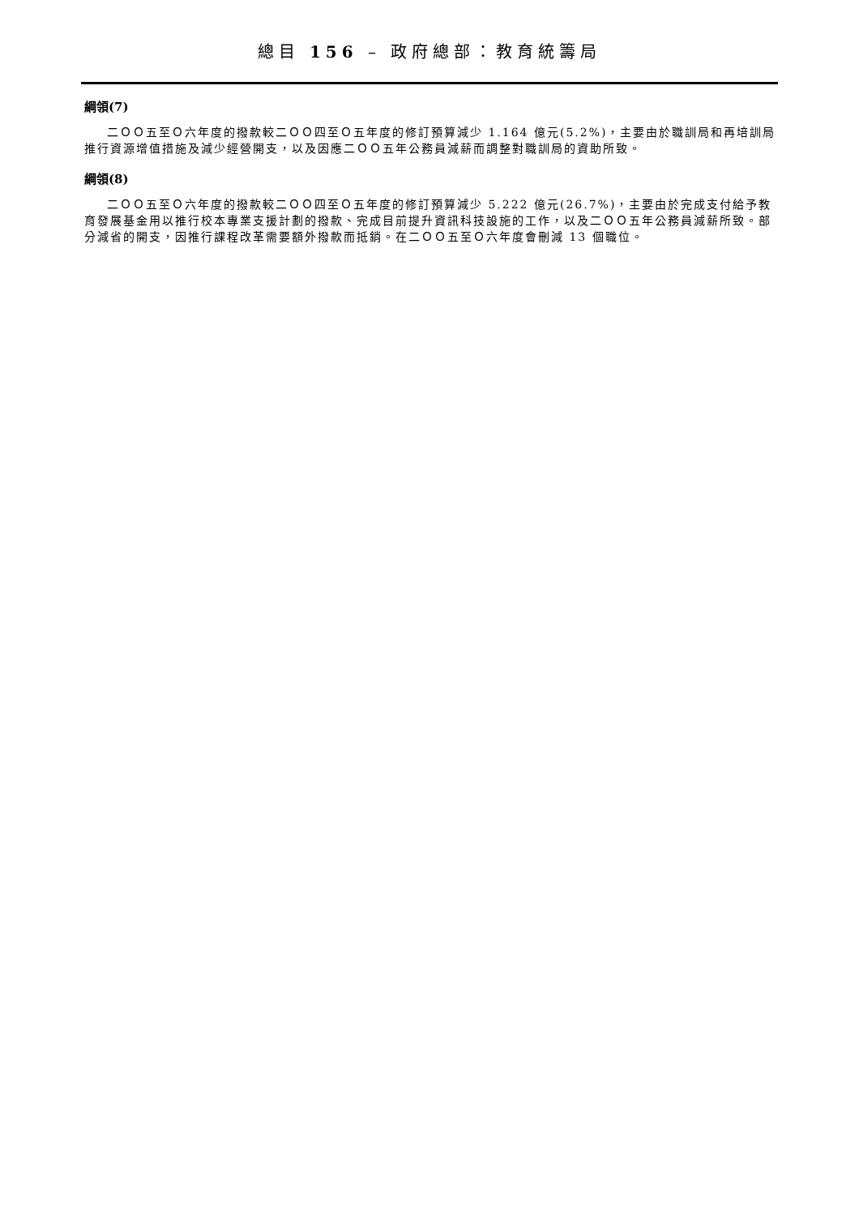總目 156 – 政府總部：教育統籌局
綱領(7)
二ＯＯ五至Ｏ六年度的撥款較二ＯＯ四至Ｏ五年度的修訂預算減少 1.164 億元(5.2%)，主要由於職訓局和再培訓局推行資源增值措施及減少經營開支，以及因應二ＯＯ五年公務員減薪而調整對職訓局的資助所致。
綱領(8)
二ＯＯ五至Ｏ六年度的撥款較二ＯＯ四至Ｏ五年度的修訂預算減少 5.222 億元(26.7%)，主要由於完成支付給予教育發展基金用以推行校本專業支援計劃的撥款、完成目前提升資訊科技設施的工作，以及二ＯＯ五年公務員減薪所致。部分減省的開支，因推行課程改革需要額外撥款而抵銷。在二ＯＯ五至Ｏ六年度會刪減 13 個職位。